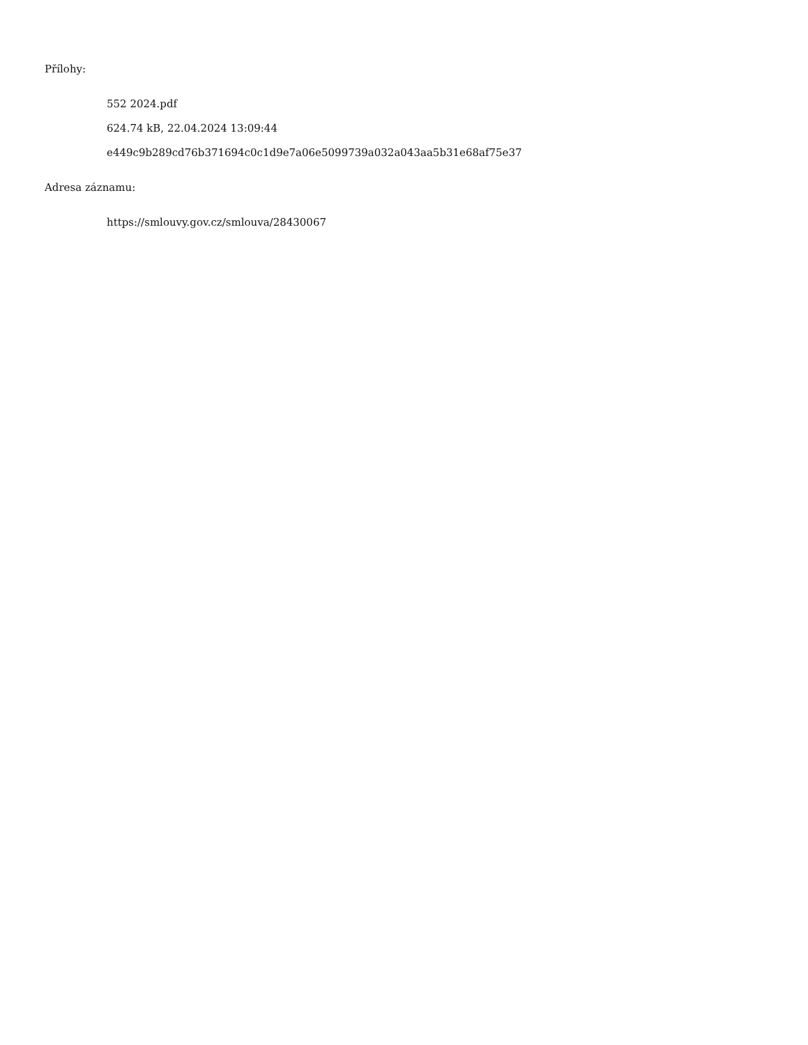Přílohy:
552 2024.pdf
624.74 kB, 22.04.2024 13:09:44
e449c9b289cd76b371694c0c1d9e7a06e5099739a032a043aa5b31e68af75e37
Adresa záznamu:
https://smlouvy.gov.cz/smlouva/28430067